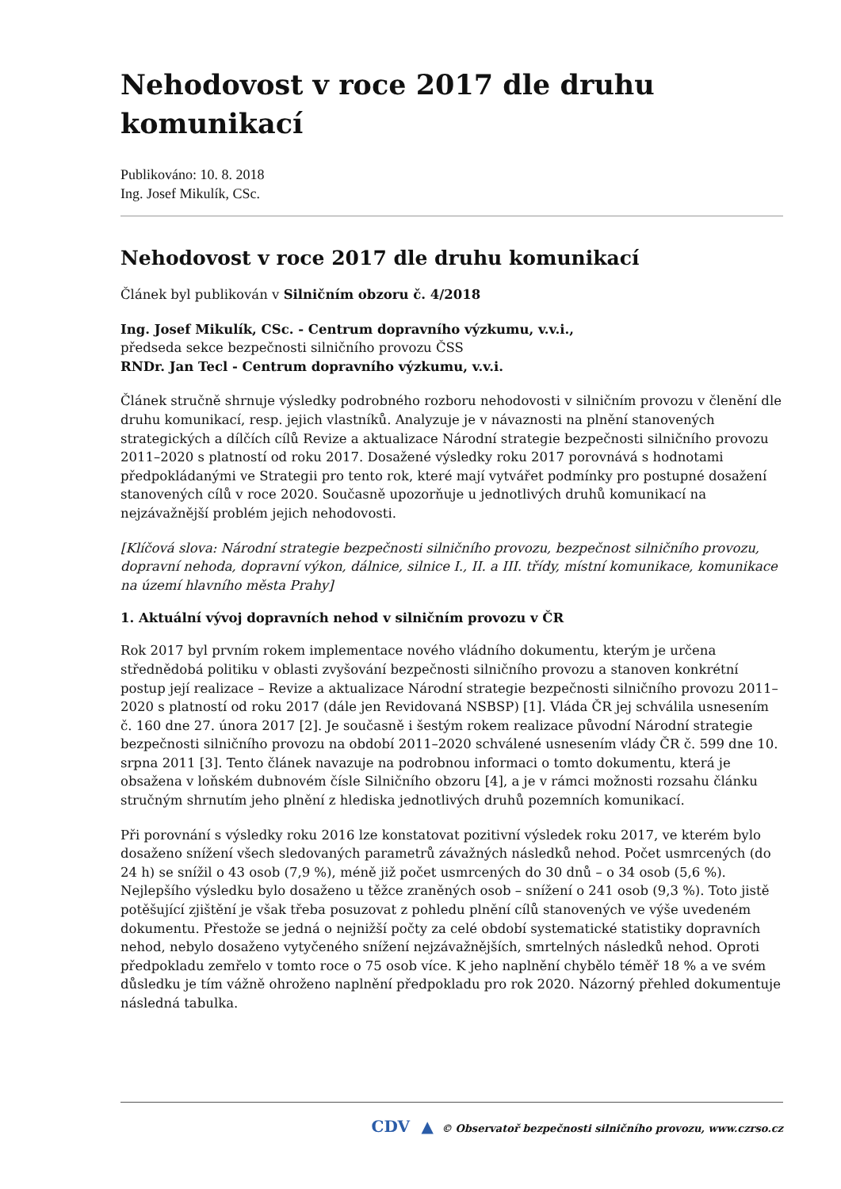Nehodovost v roce 2017 dle druhu komunikací
Publikováno: 10. 8. 2018
Ing. Josef Mikulík, CSc.
Nehodovost v roce 2017 dle druhu komunikací
Článek byl publikován v Silničním obzoru č. 4/2018
Ing. Josef Mikulík, CSc. - Centrum dopravního výzkumu, v.v.i.,
předseda sekce bezpečnosti silničního provozu ČSS
RNDr. Jan Tecl - Centrum dopravního výzkumu, v.v.i.
Článek stručně shrnuje výsledky podrobného rozboru nehodovosti v silničním provozu v členění dle druhu komunikací, resp. jejich vlastníků. Analyzuje je v návaznosti na plnění stanovených strategických a dílčích cílů Revize a aktualizace Národní strategie bezpečnosti silničního provozu 2011–2020 s platností od roku 2017. Dosažené výsledky roku 2017 porovnává s hodnotami předpokládanými ve Strategii pro tento rok, které mají vytvářet podmínky pro postupné dosažení stanovených cílů v roce 2020. Současně upozorňuje u jednotlivých druhů komunikací na nejzávažnější problém jejich nehodovosti.
[Klíčová slova: Národní strategie bezpečnosti silničního provozu, bezpečnost silničního provozu, dopravní nehoda, dopravní výkon, dálnice, silnice I., II. a III. třídy, místní komunikace, komunikace na území hlavního města Prahy]
1. Aktuální vývoj dopravních nehod v silničním provozu v ČR
Rok 2017 byl prvním rokem implementace nového vládního dokumentu, kterým je určena střednědobá politiku v oblasti zvyšování bezpečnosti silničního provozu a stanoven konkrétní postup její realizace – Revize a aktualizace Národní strategie bezpečnosti silničního provozu 2011–2020 s platností od roku 2017 (dále jen Revidovaná NSBSP) [1]. Vláda ČR jej schválila usnesením č. 160 dne 27. února 2017 [2]. Je současně i šestým rokem realizace původní Národní strategie bezpečnosti silničního provozu na období 2011–2020 schválené usnesením vlády ČR č. 599 dne 10. srpna 2011 [3]. Tento článek navazuje na podrobnou informaci o tomto dokumentu, která je obsažena v loňském dubnovém čísle Silničního obzoru [4], a je v rámci možnosti rozsahu článku stručným shrnutím jeho plnění z hlediska jednotlivých druhů pozemních komunikací.
Při porovnání s výsledky roku 2016 lze konstatovat pozitivní výsledek roku 2017, ve kterém bylo dosaženo snížení všech sledovaných parametrů závažných následků nehod. Počet usmrcených (do 24 h) se snížil o 43 osob (7,9 %), méně již počet usmrcených do 30 dnů – o 34 osob (5,6 %). Nejlepšího výsledku bylo dosaženo u těžce zraněných osob – snížení o 241 osob (9,3 %). Toto jistě potěšující zjištění je však třeba posuzovat z pohledu plnění cílů stanovených ve výše uvedeném dokumentu. Přestože se jedná o nejnižší počty za celé období systematické statistiky dopravních nehod, nebylo dosaženo vytyčeného snížení nejzávažnějších, smrtelných následků nehod. Oproti předpokladu zemřelo v tomto roce o 75 osob více. K jeho naplnění chybělo téměř 18 % a ve svém důsledku je tím vážně ohroženo naplnění předpokladu pro rok 2020. Názorný přehled dokumentuje následná tabulka.
CDV ▲ © Observatoř bezpečnosti silničního provozu, www.czrso.cz